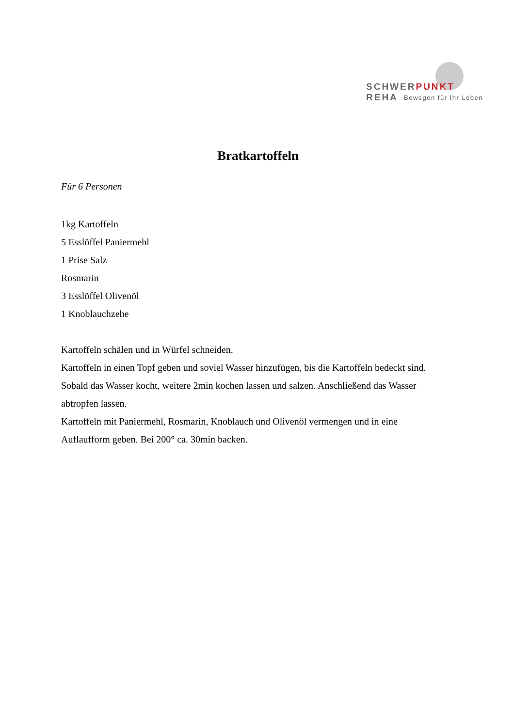SCHWERPUNKT REHA
Bewegen für Ihr Leben
Bratkartoffeln
Für 6 Personen
1kg Kartoffeln
5 Esslöffel Paniermehl
1 Prise Salz
Rosmarin
3 Esslöffel Olivenöl
1 Knoblauchzehe
Kartoffeln schälen und in Würfel schneiden.
Kartoffeln in einen Topf geben und soviel Wasser hinzufügen, bis die Kartoffeln bedeckt sind. Sobald das Wasser kocht, weitere 2min kochen lassen und salzen. Anschließend das Wasser abtropfen lassen.
Kartoffeln mit Paniermehl, Rosmarin, Knoblauch und Olivenöl vermengen und in eine Auflaufform geben. Bei 200° ca. 30min backen.